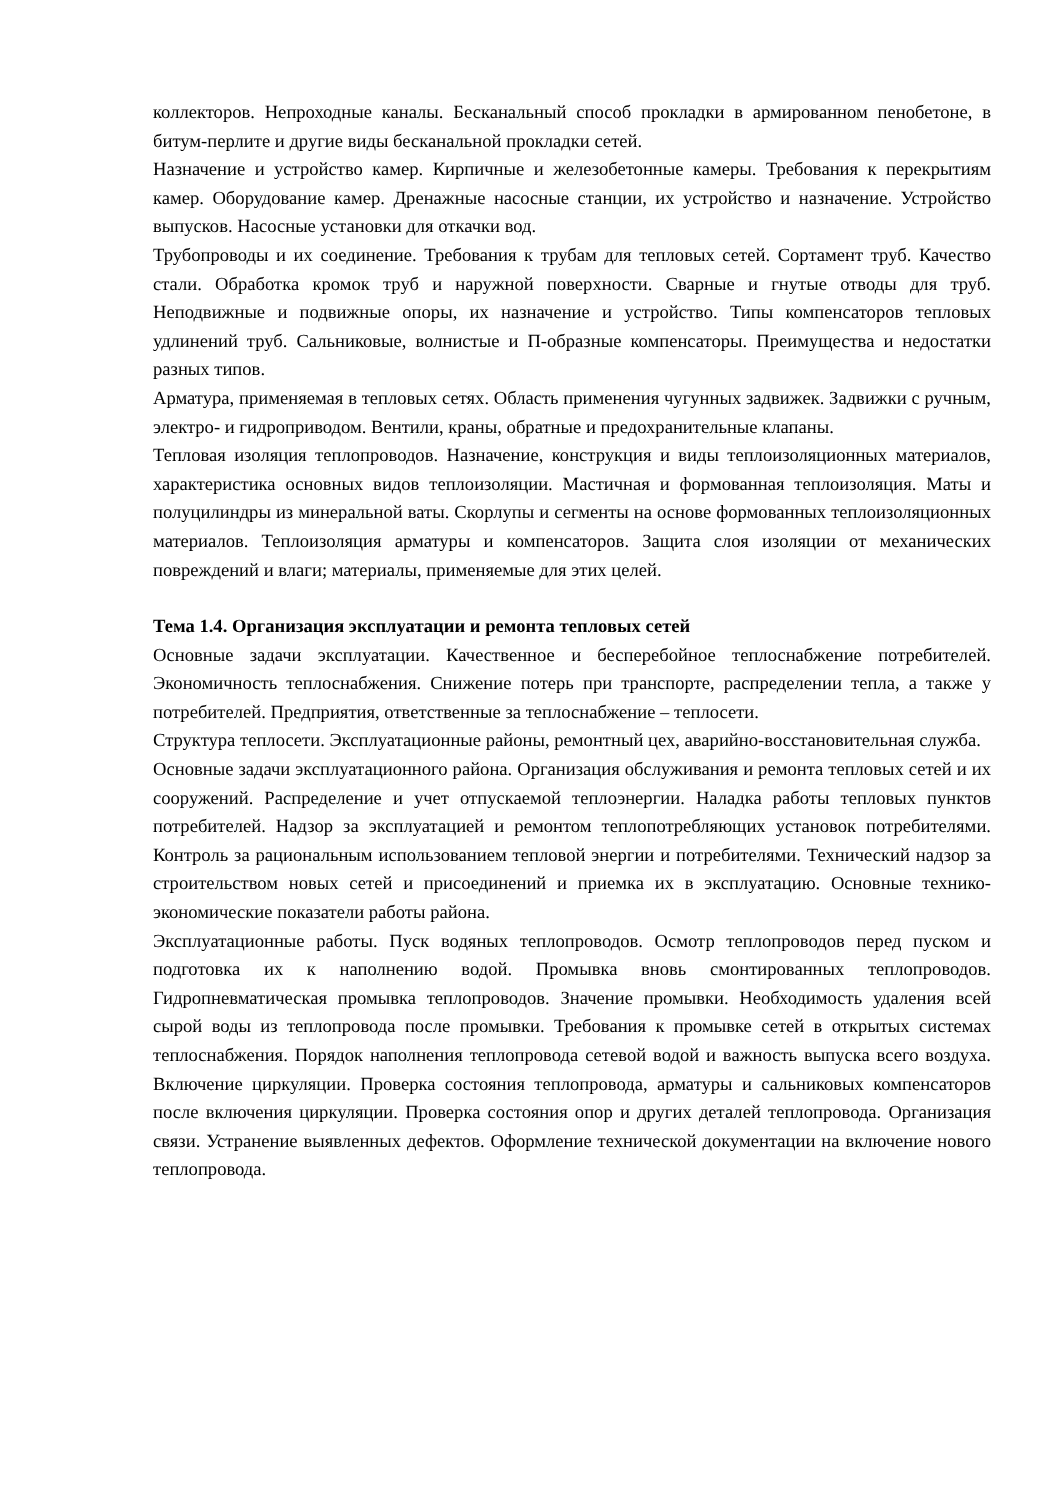коллекторов. Непроходные каналы. Бесканальный способ прокладки в армированном пенобетоне, в битум-перлите и другие виды бесканальной прокладки сетей.
Назначение и устройство камер. Кирпичные и железобетонные камеры. Требования к перекрытиям камер. Оборудование камер. Дренажные насосные станции, их устройство и назначение. Устройство выпусков. Насосные установки для откачки вод.
Трубопроводы и их соединение. Требования к трубам для тепловых сетей. Сортамент труб. Качество стали. Обработка кромок труб и наружной поверхности. Сварные и гнутые отводы для труб. Неподвижные и подвижные опоры, их назначение и устройство. Типы компенсаторов тепловых удлинений труб. Сальниковые, волнистые и П-образные компенсаторы. Преимущества и недостатки разных типов.
Арматура, применяемая в тепловых сетях. Область применения чугунных задвижек. Задвижки с ручным, электро- и гидроприводом. Вентили, краны, обратные и предохранительные клапаны.
Тепловая изоляция теплопроводов. Назначение, конструкция и виды теплоизоляционных материалов, характеристика основных видов теплоизоляции. Мастичная и формованная теплоизоляция. Маты и полуцилиндры из минеральной ваты. Скорлупы и сегменты на основе формованных теплоизоляционных материалов. Теплоизоляция арматуры и компенсаторов. Защита слоя изоляции от механических повреждений и влаги; материалы, применяемые для этих целей.
Тема 1.4. Организация эксплуатации и ремонта тепловых сетей
Основные задачи эксплуатации. Качественное и бесперебойное теплоснабжение потребителей. Экономичность теплоснабжения. Снижение потерь при транспорте, распределении тепла, а также у потребителей. Предприятия, ответственные за теплоснабжение – теплосети.
Структура теплосети. Эксплуатационные районы, ремонтный цех, аварийно-восстановительная служба.
Основные задачи эксплуатационного района. Организация обслуживания и ремонта тепловых сетей и их сооружений. Распределение и учет отпускаемой теплоэнергии. Наладка работы тепловых пунктов потребителей. Надзор за эксплуатацией и ремонтом теплопотребляющих установок потребителями. Контроль за рациональным использованием тепловой энергии и потребителями. Технический надзор за строительством новых сетей и присоединений и приемка их в эксплуатацию. Основные технико-экономические показатели работы района.
Эксплуатационные работы. Пуск водяных теплопроводов. Осмотр теплопроводов перед пуском и подготовка их к наполнению водой. Промывка вновь смонтированных теплопроводов. Гидропневматическая промывка теплопроводов. Значение промывки. Необходимость удаления всей сырой воды из теплопровода после промывки. Требования к промывке сетей в открытых системах теплоснабжения. Порядок наполнения теплопровода сетевой водой и важность выпуска всего воздуха. Включение циркуляции. Проверка состояния теплопровода, арматуры и сальниковых компенсаторов после включения циркуляции. Проверка состояния опор и других деталей теплопровода. Организация связи. Устранение выявленных дефектов. Оформление технической документации на включение нового теплопровода.